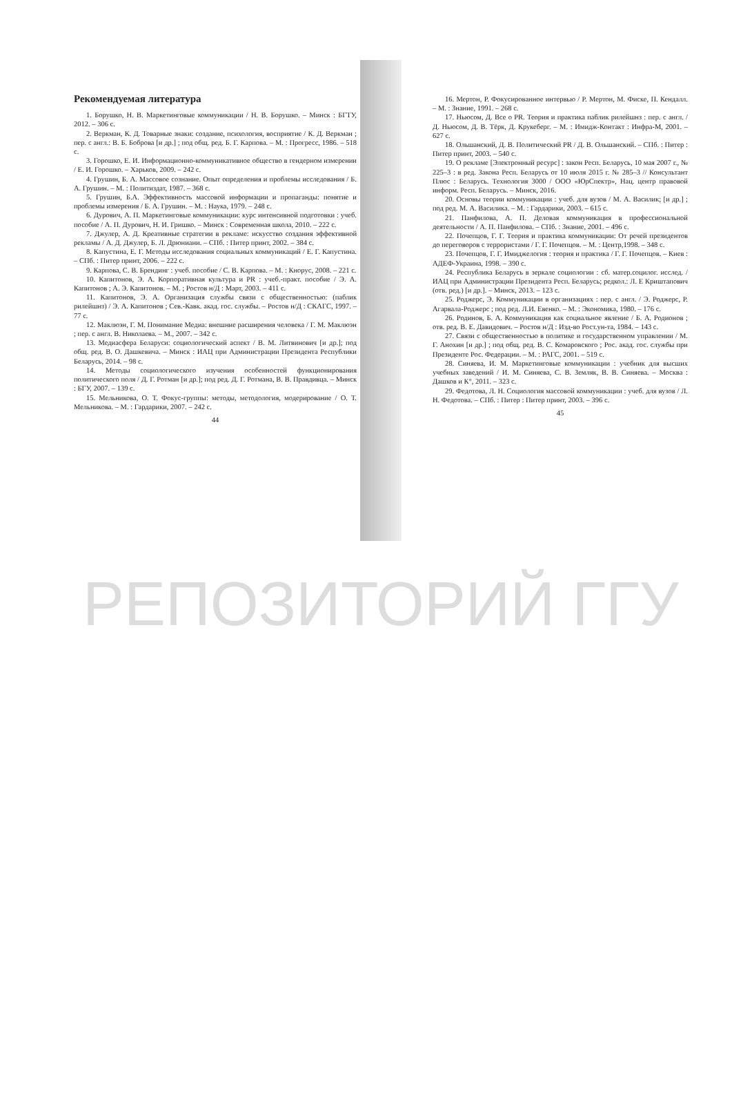Рекомендуемая литература
1. Борушко, Н. В. Маркетинговые коммуникации / Н. В. Борушко. – Минск : БГТУ, 2012. – 306 с.
2. Веркман, К. Д. Товарные знаки: создание, психология, восприятие / К. Д. Веркман ; пер. с англ.: В. Б. Боброва [и др.] ; под общ. ред. Б. Г. Карпова. – М. : Прогресс, 1986. – 518 с.
3. Горошко, Е. И. Информационно-коммуникативное общество в гендерном измерении / Е. И. Горошко. – Харьков, 2009. – 242 с.
4. Грушин, Б. А. Массовое сознание. Опыт определения и проблемы исследования / Б. А. Грушин. – М. : Политиздат, 1987. – 368 с.
5. Грушин, Б.А. Эффективность массовой информации и пропаганды: понятие и проблемы измерения / Б. А. Грушин. – М. : Наука, 1979. – 248 с.
6. Дурович, А. П. Маркетинговые коммуникации: курс интенсивной подготовки : учеб. пособие / А. П. Дурович, Н. И. Гришко. – Минск : Современная школа, 2010. – 222 с.
7. Джулер, А. Д. Креативные стратегии в рекламе: искусство создания эффективной рекламы / А. Д. Джулер, Б. Л. Дрюниани. – СПб. : Питер принт, 2002. – 384 с.
8. Капустина, Е. Г. Методы исследования социальных коммуникаций / Е. Г. Капустина. – СПб. : Питер принт, 2006. – 222 с.
9. Карпова, С. В. Брендинг : учеб. пособие / С. В. Карпова. – М. : Кнорус, 2008. – 221 с.
10. Капитонов, Э. А. Корпоративная культура и PR : учеб.-практ. пособие / Э. А. Капитонов ; А. Э. Капитонов. – М. ; Ростов н/Д : Март, 2003. – 411 с.
11. Капитонов, Э. А. Организация службы связи с общественностью: (паблик рилейшнз) / Э. А. Капитонов ; Сев.-Кавк. акад. гос. службы. – Ростов н/Д : СКАГС, 1997. – 77 с.
12. Маклюэн, Г. М. Понимание Медиа: внешние расширения человека / Г. М. Маклюэн ; пер. с англ. В. Николаева. – М., 2007. – 342 с.
13. Медиасфера Беларуси: социологический аспект / В. М. Литвинович [и др.]; под общ. ред. В. О. Дашкевича. – Минск : ИАЦ при Администрации Президента Республики Беларусь, 2014. – 98 с.
14. Методы социологического изучения особенностей функционирования политического поля / Д. Г. Ротман [и др.]; под ред. Д. Г. Ротмана, В. В. Правдивца. – Минск : БГУ, 2007. – 139 с.
15. Мельникова, О. Т. Фокус-группы: методы, методология, модерирование / О. Т. Мельникова. – М. : Гардарики, 2007. – 242 с.
44
16. Мертон, Р. Фокусированное интервью / Р. Мертон, М. Фиске, П. Кендалл. – М. : Знание, 1991. – 268 с.
17. Ньюсом, Д. Все о PR. Теория и практика паблик рилейшнз : пер. с англ. / Д. Ньюсом, Д. В. Тёрк, Д. Крукеберг. – М. : Имидж-Контакт : Инфра-М, 2001. – 627 с.
18. Ольшанский, Д. В. Политический PR / Д. В. Ольшанский. – СПб. : Питер : Питер принт, 2003. – 540 с.
19. О рекламе [Электронный ресурс] : закон Респ. Беларусь, 10 мая 2007 г., № 225–3 : в ред. Закона Респ. Беларусь от 10 июля 2015 г. № 285–3 // Консультант Плюс : Беларусь. Технология 3000 / ООО «ЮрСпектр», Нац. центр правовой информ. Респ. Беларусь. – Минск, 2016.
20. Основы теории коммуникации : учеб. для вузов / М. А. Василик; [и др.] ; под ред. М. А. Василика. – М. : Гардарики, 2003. – 615 с.
21. Панфилова, А. П. Деловая коммуникация в профессиональной деятельности / А. П. Панфилова. – СПб. : Знание, 2001. – 496 с.
22. Почепцов, Г. Г. Теория и практика коммуникации: От речей президентов до переговоров с террористами / Г. Г. Почепцов. – М. : Центр,1998. – 348 с.
23. Почепцов, Г. Г. Имиджелогия : теория и практика / Г. Г. Почепцов. – Киев : АДЕФ-Украина, 1998. – 390 с.
24. Республика Беларусь в зеркале социологии : сб. матер.социлог. исслед. / ИАЦ при Администрации Президента Респ. Беларусь; редкол.: Л. Е Криштапович (отв. ред.) [и др.]. – Минск, 2013. – 123 с.
25. Роджерс, Э. Коммуникации в организациях : пер. с англ. / Э. Роджерс, Р. Агарвала-Роджерс ; под ред. Л.И. Евенко. – М. : Экономика, 1980. – 176 с.
26. Родинов, Б. А. Коммуникация как социальное явление / Б. А. Родионов ; отв. ред. В. Е. Давидович. – Ростов н/Д : Изд-во Рост.ун-та, 1984. – 143 с.
27. Связи с общественностью в политике и государственном управлении / М. Г. Анохин [и др.] ; под общ. ред. В. С. Комаровского ; Рос. акад. гос. службы при Президенте Рос. Федерации. – М. : РАГС, 2001. – 519 с.
28. Синяева, И. М. Маркетинговые коммуникации : учебник для высших учебных заведений / И. М. Синяева, С. В. Земляк, В. В. Синяева. – Москва : Дашков и К°, 2011. – 323 с.
29. Федотова, Л. Н. Социология массовой коммуникации : учеб. для вузов / Л. Н. Федотова. – СПб. : Питер : Питер принт, 2003. – 396 с.
45
РЕПОЗИТОРИЙ ГГУ